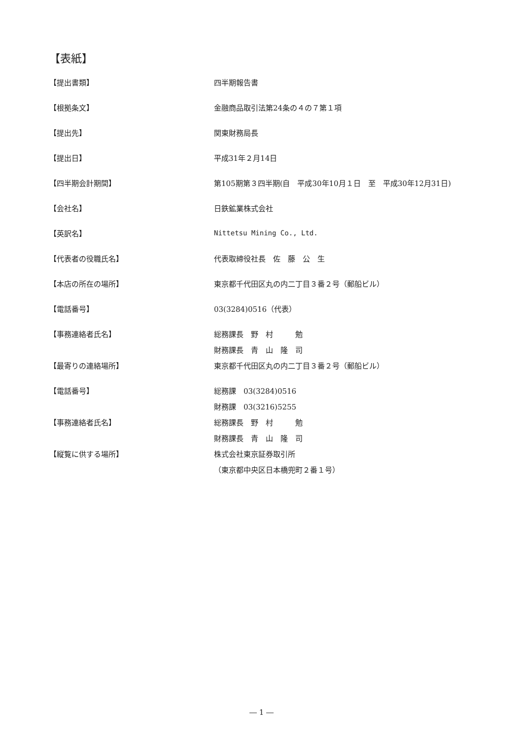【表紙】
【提出書類】 四半期報告書
【根拠条文】 金融商品取引法第24条の４の７第１項
【提出先】 関東財務局長
【提出日】 平成31年２月14日
【四半期会計期間】
第105期第３四半期(自　平成30年10月１日　至　平成30年12月31日)
【会社名】 日鉄鉱業株式会社
【英訳名】 Nittetsu Mining Co., Ltd.
【代表者の役職氏名】 代表取締役社長　佐　藤　公　生
【本店の所在の場所】
東京都千代田区丸の内二丁目３番２号（郵船ビル）
【電話番号】 03(3284)0516（代表）
【事務連絡者氏名】 総務課長　野　村　　　勉
財務課長　青　山　隆　司
【最寄りの連絡場所】
東京都千代田区丸の内二丁目３番２号（郵船ビル）
【電話番号】 総務課　03(3284)0516
財務課　03(3216)5255
【事務連絡者氏名】 総務課長　野　村　　　勉
財務課長　青　山　隆　司
【縦覧に供する場所】 株式会社東京証券取引所
（東京都中央区日本橋兜町２番１号）
― 1 ―